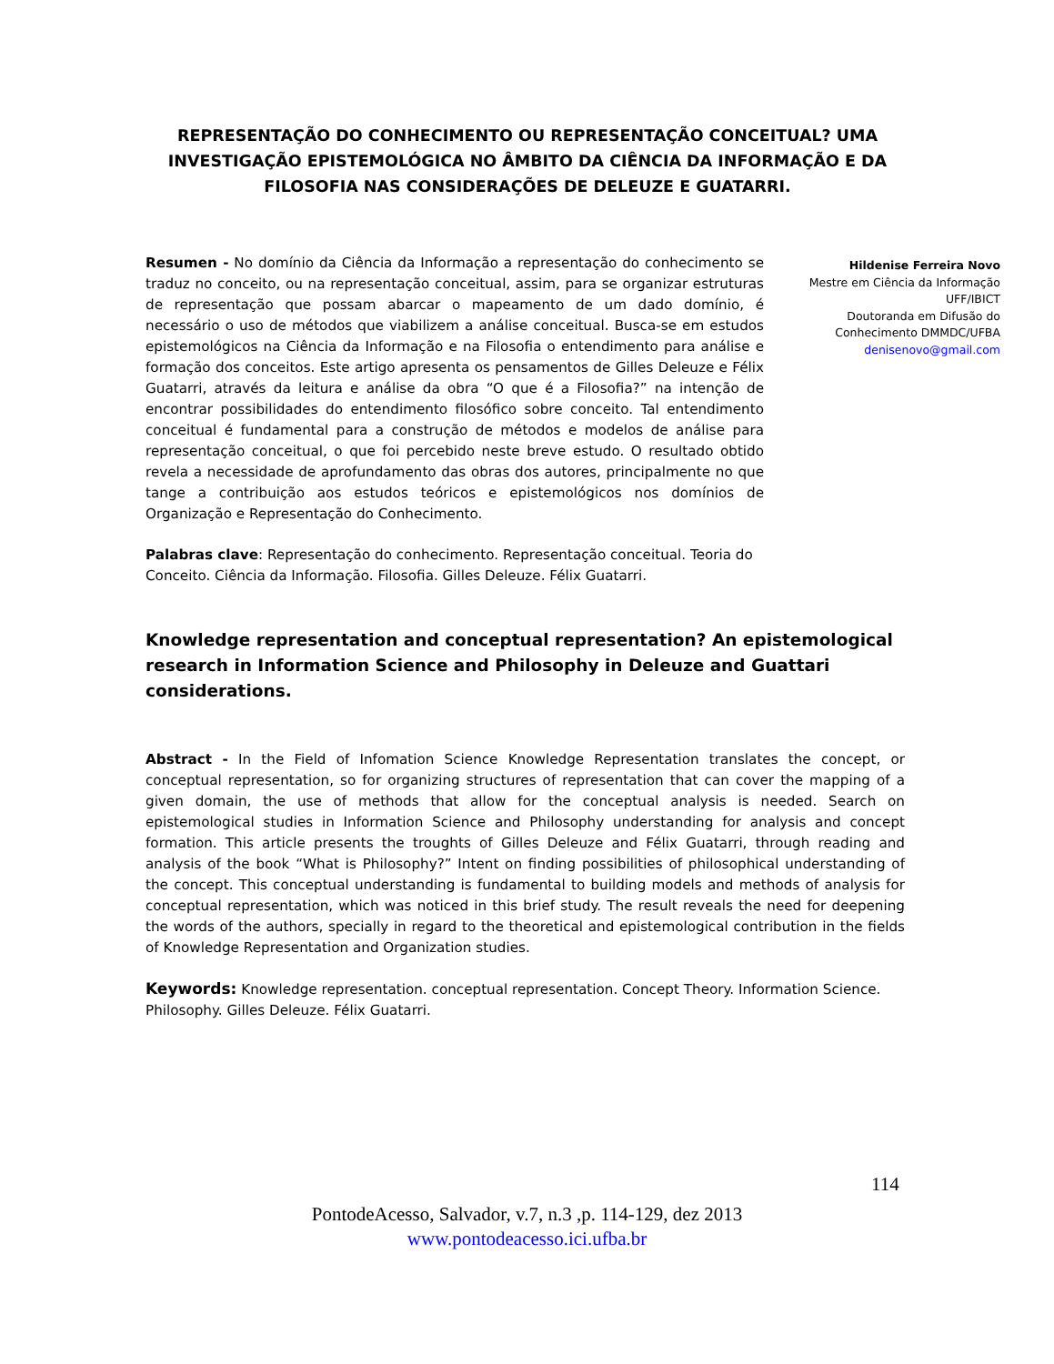REPRESENTAÇÃO DO CONHECIMENTO OU REPRESENTAÇÃO CONCEITUAL? UMA INVESTIGAÇÃO EPISTEMOLÓGICA NO ÂMBITO DA CIÊNCIA DA INFORMAÇÃO E DA FILOSOFIA NAS CONSIDERAÇÕES DE DELEUZE E GUATARRI.
Resumen - No domínio da Ciência da Informação a representação do conhecimento se traduz no conceito, ou na representação conceitual, assim, para se organizar estruturas de representação que possam abarcar o mapeamento de um dado domínio, é necessário o uso de métodos que viabilizem a análise conceitual. Busca-se em estudos epistemológicos na Ciência da Informação e na Filosofia o entendimento para análise e formação dos conceitos. Este artigo apresenta os pensamentos de Gilles Deleuze e Félix Guatarri, através da leitura e análise da obra “O que é a Filosofia?” na intenção de encontrar possibilidades do entendimento filosófico sobre conceito. Tal entendimento conceitual é fundamental para a construção de métodos e modelos de análise para representação conceitual, o que foi percebido neste breve estudo. O resultado obtido revela a necessidade de aprofundamento das obras dos autores, principalmente no que tange a contribuição aos estudos teóricos e epistemológicos nos domínios de Organização e Representação do Conhecimento.
Palabras clave: Representação do conhecimento. Representação conceitual. Teoria do Conceito. Ciência da Informação. Filosofia. Gilles Deleuze. Félix Guatarri.
Hildenise Ferreira Novo
Mestre em Ciência da Informação
UFF/IBICT
Doutoranda em Difusão do
Conhecimento DMMDC/UFBA
denisenovo@gmail.com
Knowledge representation and conceptual representation? An epistemological research in Information Science and Philosophy in Deleuze and Guattari considerations.
Abstract - In the Field of Infomation Science Knowledge Representation translates the concept, or conceptual representation, so for organizing structures of representation that can cover the mapping of a given domain, the use of methods that allow for the conceptual analysis is needed. Search on epistemological studies in Information Science and Philosophy understanding for analysis and concept formation. This article presents the troughts of Gilles Deleuze and Félix Guatarri, through reading and analysis of the book “What is Philosophy?” Intent on finding possibilities of philosophical understanding of the concept. This conceptual understanding is fundamental to building models and methods of analysis for conceptual representation, which was noticed in this brief study. The result reveals the need for deepening the words of the authors, specially in regard to the theoretical and epistemological contribution in the fields of Knowledge Representation and Organization studies.
Keywords: Knowledge representation. conceptual representation. Concept Theory. Information Science. Philosophy. Gilles Deleuze. Félix Guatarri.
114
PontodeAcesso, Salvador, v.7, n.3 ,p. 114-129, dez 2013
www.pontodeacesso.ici.ufba.br